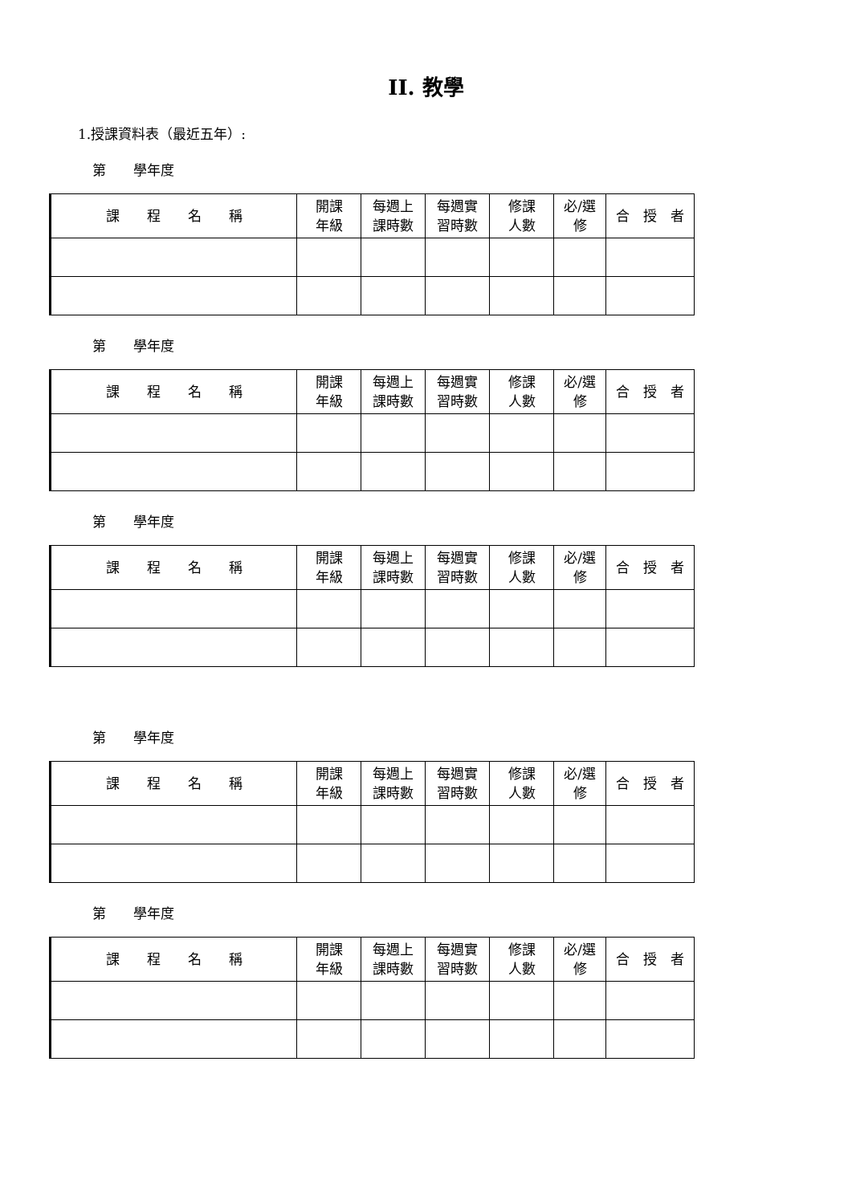II. 教學
1.授課資料表（最近五年）:
第　　學年度
| 課 程 名 稱 | 開課 年級 | 每週上 課時數 | 每週實 習時數 | 修課 人數 | 必/選 修 | 合 授 者 |
| --- | --- | --- | --- | --- | --- | --- |
第　　學年度
| 課 程 名 稱 | 開課 年級 | 每週上 課時數 | 每週實 習時數 | 修課 人數 | 必/選 修 | 合 授 者 |
| --- | --- | --- | --- | --- | --- | --- |
第　　學年度
| 課 程 名 稱 | 開課 年級 | 每週上 課時數 | 每週實 習時數 | 修課 人數 | 必/選 修 | 合 授 者 |
| --- | --- | --- | --- | --- | --- | --- |
第　　學年度
| 課 程 名 稱 | 開課 年級 | 每週上 課時數 | 每週實 習時數 | 修課 人數 | 必/選 修 | 合 授 者 |
| --- | --- | --- | --- | --- | --- | --- |
第　　學年度
| 課 程 名 稱 | 開課 年級 | 每週上 課時數 | 每週實 習時數 | 修課 人數 | 必/選 修 | 合 授 者 |
| --- | --- | --- | --- | --- | --- | --- |